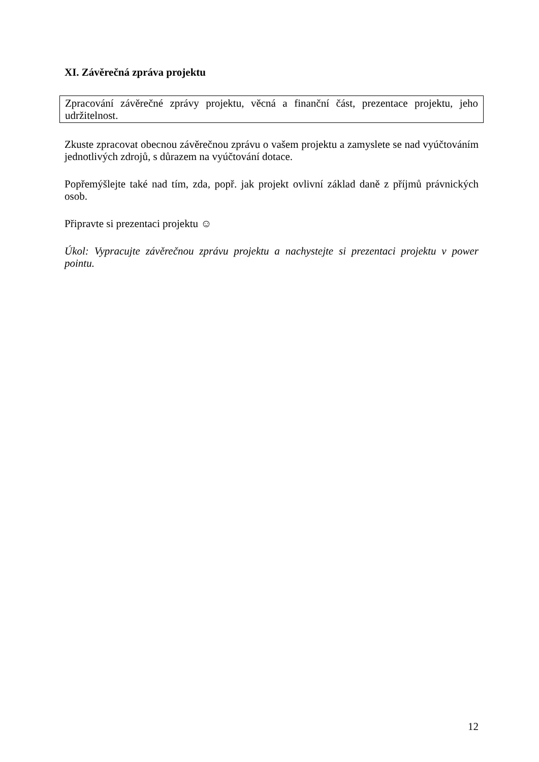XI. Závěrečná zpráva projektu
Zpracování závěrečné zprávy projektu, věcná a finanční část, prezentace projektu, jeho udržitelnost.
Zkuste zpracovat obecnou závěrečnou zprávu o vašem projektu a zamyslete se nad vyúčtováním jednotlivých zdrojů, s důrazem na vyúčtování dotace.
Popřemýšlejte také nad tím, zda, popř. jak projekt ovlivní základ daně z příjmů právnických osob.
Připravte si prezentaci projektu ☺
Úkol: Vypracujte závěrečnou zprávu projektu a nachystejte si prezentaci projektu v power pointu.
12